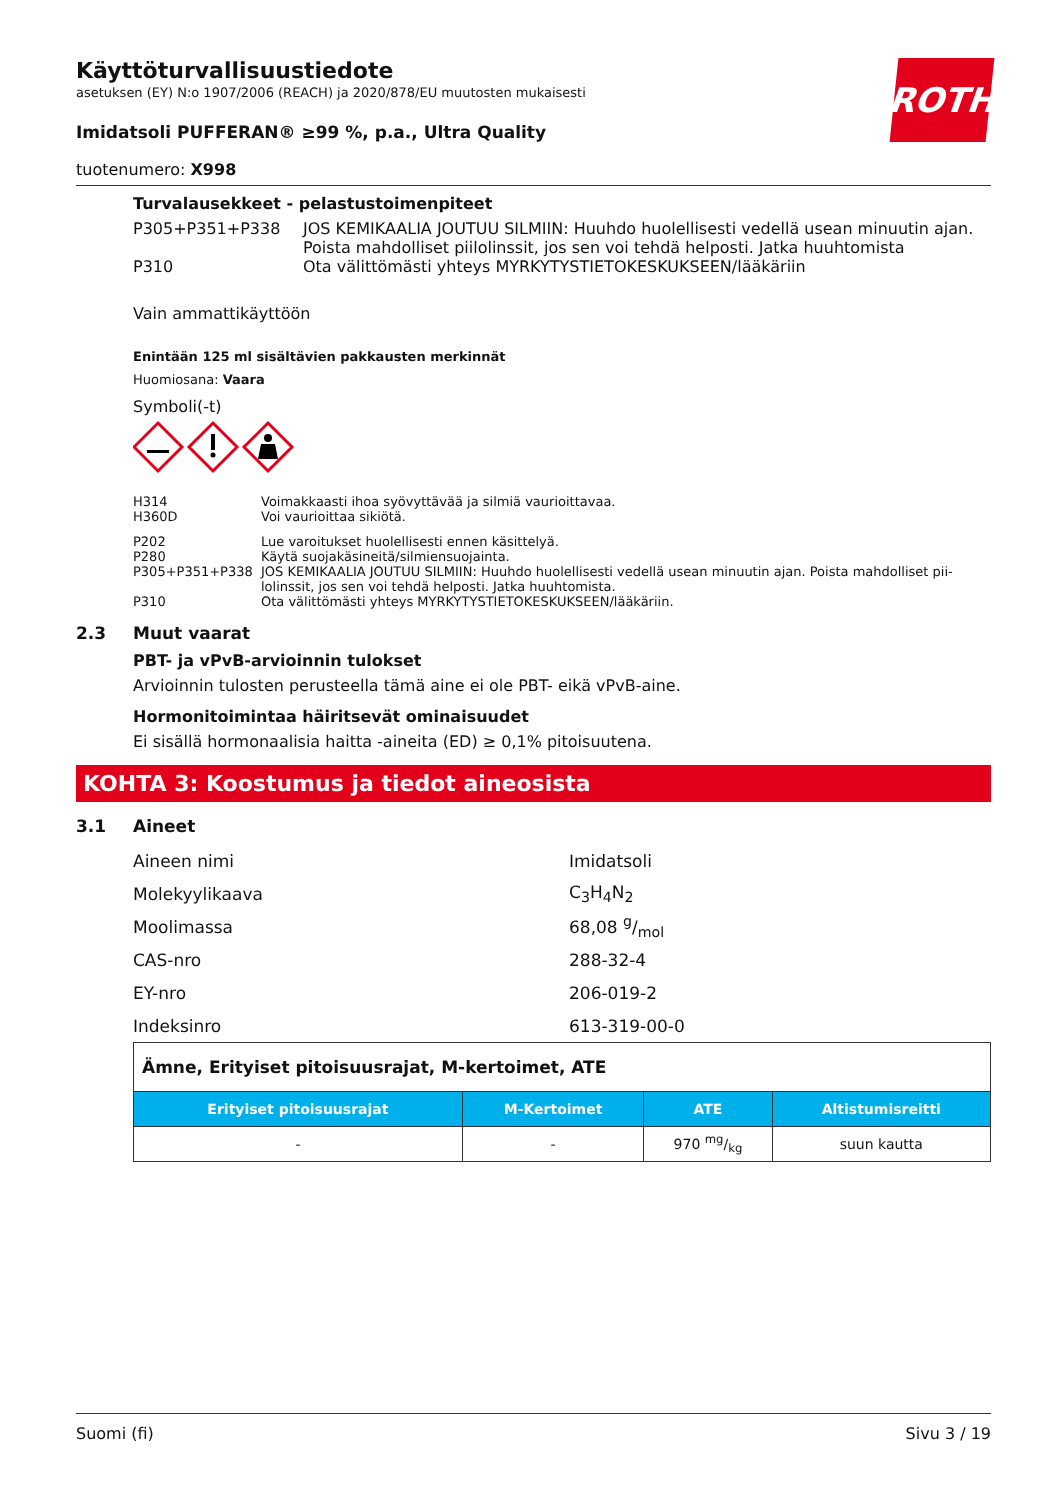ROTH
Käyttöturvallisuustiedote
asetuksen (EY) N:o 1907/2006 (REACH) ja 2020/878/EU muutosten mukaisesti
Imidatsoli PUFFERAN® ≥99 %, p.a., Ultra Quality
tuotenumero: X998
Turvalausekkeet - pelastustoimenpiteet
P305+P351+P338 JOS KEMIKAALIA JOUTUU SILMIIN: Huuhdo huolellisesti vedellä usean minuutin ajan. Poista mahdolliset piilolinssit, jos sen voi tehdä helposti. Jatka huuhtomista
P310 Ota välittömästi yhteys MYRKYTYSTIETOKESKUKSEEN/lääkäriin
Vain ammattikäyttöön
Enintään 125 ml sisältävien pakkausten merkinnät
Huomiosana: Vaara
Symboli(-t)
H314 Voimakkaasti ihoa syövyttävää ja silmiä vaurioittavaa.
H360D Voi vaurioittaa sikiötä.
P202 Lue varoitukset huolellisesti ennen käsittelyä.
P280 Käytä suojakäsineitä/silmiensuojainta.
P305+P351+P338 JOS KEMIKAALIA JOUTUU SILMIIN: Huuhdo huolellisesti vedellä usean minuutin ajan. Poista mahdolliset pii-lolinssit, jos sen voi tehdä helposti. Jatka huuhtomista.
P310 Ota välittömästi yhteys MYRKYTYSTIETOKESKUKSEEN/lääkäriin.
2.3 Muut vaarat
PBT- ja vPvB-arvioinnin tulokset
Arvioinnin tulosten perusteella tämä aine ei ole PBT- eikä vPvB-aine.
Hormonitoimintaa häiritsevät ominaisuudet
Ei sisällä hormonaalisia haitta -aineita (ED) ≥ 0,1% pitoisuutena.
KOHTA 3: Koostumus ja tiedot aineosista
3.1 Aineet
Aineen nimi Imidatsoli
Molekyylikaava C<sub>3</sub>H<sub>4</sub>N<sub>2</sub>
Moolimassa 68,08 g/mol
CAS-nro 288-32-4
EY-nro 206-019-2
Indeksinro 613-319-00-0
| Ämne, Erityiset pitoisuusrajat, M-kertoimet, ATE | | | |
| Erityiset pitoisuusrajat | M-Kertoimet | ATE | Altistumisreitti |
| - | - | 970 mg/kg | suun kautta |
Suomi (fi) Sivu 3 / 19